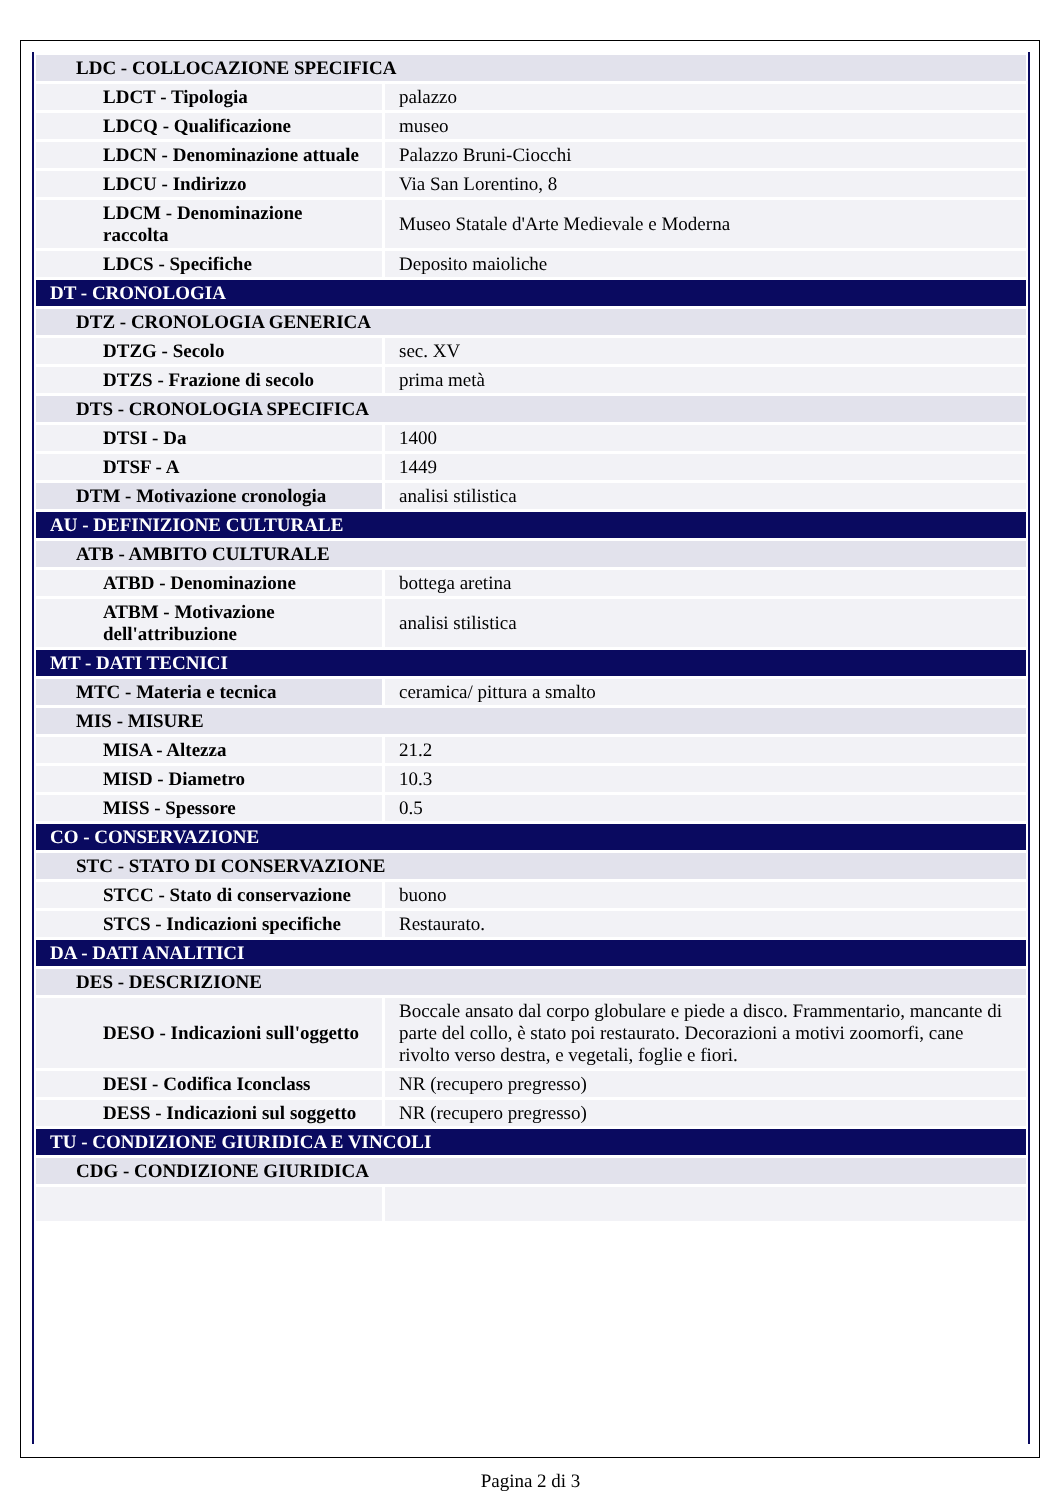| LDC - COLLOCAZIONE SPECIFICA | |
| LDCT - Tipologia | palazzo |
| LDCQ - Qualificazione | museo |
| LDCN - Denominazione attuale | Palazzo Bruni-Ciocchi |
| LDCU - Indirizzo | Via San Lorentino, 8 |
| LDCM - Denominazione raccolta | Museo Statale d'Arte Medievale e Moderna |
| LDCS - Specifiche | Deposito maioliche |
| DT - CRONOLOGIA | |
| DTZ - CRONOLOGIA GENERICA | |
| DTZG - Secolo | sec. XV |
| DTZS - Frazione di secolo | prima metà |
| DTS - CRONOLOGIA SPECIFICA | |
| DTSI - Da | 1400 |
| DTSF - A | 1449 |
| DTM - Motivazione cronologia | analisi stilistica |
| AU - DEFINIZIONE CULTURALE | |
| ATB - AMBITO CULTURALE | |
| ATBD - Denominazione | bottega aretina |
| ATBM - Motivazione dell'attribuzione | analisi stilistica |
| MT - DATI TECNICI | |
| MTC - Materia e tecnica | ceramica/ pittura a smalto |
| MIS - MISURE | |
| MISA - Altezza | 21.2 |
| MISD - Diametro | 10.3 |
| MISS - Spessore | 0.5 |
| CO - CONSERVAZIONE | |
| STC - STATO DI CONSERVAZIONE | |
| STCC - Stato di conservazione | buono |
| STCS - Indicazioni specifiche | Restaurato. |
| DA - DATI ANALITICI | |
| DES - DESCRIZIONE | |
| DESO - Indicazioni sull'oggetto | Boccale ansato dal corpo globulare e piede a disco. Frammentario, mancante di parte del collo, è stato poi restaurato. Decorazioni a motivi zoomorfi, cane rivolto verso destra, e vegetali, foglie e fiori. |
| DESI - Codifica Iconclass | NR (recupero pregresso) |
| DESS - Indicazioni sul soggetto | NR (recupero pregresso) |
| TU - CONDIZIONE GIURIDICA E VINCOLI | |
| CDG - CONDIZIONE GIURIDICA | |
Pagina 2 di 3